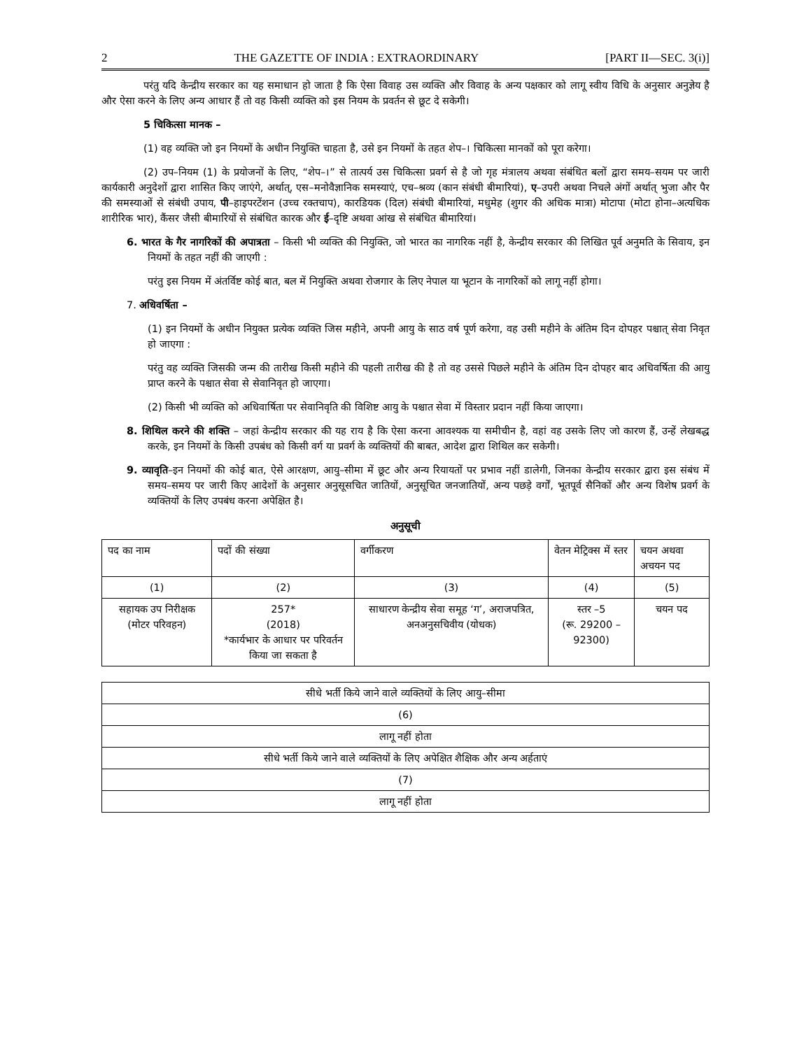2 THE GAZETTE OF INDIA : EXTRAORDINARY [PART II—SEC. 3(i)]
परंतु यदि केन्द्रीय सरकार का यह समाधान हो जाता है कि ऐसा विवाह उस व्यक्ति और विवाह के अन्य पक्षकार को लागू स्वीय विधि के अनुसार अनुज्ञेय है और ऐसा करने के लिए अन्य आधार हैं तो वह किसी व्यक्ति को इस नियम के प्रवर्तन से छूट दे सकेगी।
5 चिकित्सा मानक –
(1) वह व्यक्ति जो इन नियमों के अधीन नियुक्ति चाहता है, उसे इन नियमों के तहत शेप–। चिकित्सा मानकों को पूरा करेगा।
(2) उप–नियम (1) के प्रयोजनों के लिए, “शेप–।” से तात्पर्य उस चिकित्सा प्रवर्ग से है जो गृह मंत्रालय अथवा संबंधित बलों द्वारा समय–सयम पर जारी कार्यकारी अनुदेशों द्वारा शासित किए जाएंगे, अर्थात्, एस–मनोवैज्ञानिक समस्याएं, एच–श्रव्य (कान संबंधी बीमारियां), ए–उपरी अथवा निचले अंगों अर्थात् भुजा और पैर की समस्याओं से संबंधी उपाय, पी–हाइपरटेंशन (उच्च रक्तचाप), कारडियक (दिल) संबंधी बीमारियां, मधुमेह (शुगर की अधिक मात्रा) मोटापा (मोटा होना–अत्यधिक शारीरिक भार), कैंसर जैसी बीमारियों से संबंधित कारक और ई–दृष्टि अथवा आंख से संबंधित बीमारियां।
6. भारत के गैर नागरिकों की अपात्रता – किसी भी व्यक्ति की नियुक्ति, जो भारत का नागरिक नहीं है, केन्द्रीय सरकार की लिखित पूर्व अनुमति के सिवाय, इन नियमों के तहत नहीं की जाएगी :
परंतु इस नियम में अंतर्विष्ट कोई बात, बल में नियुक्ति अथवा रोजगार के लिए नेपाल या भूटान के नागरिकों को लागू नहीं होगा।
7. अधिवर्षिता –
(1) इन नियमों के अधीन नियुक्त प्रत्येक व्यक्ति जिस महीने, अपनी आयु के साठ वर्ष पूर्ण करेगा, वह उसी महीने के अंतिम दिन दोपहर पश्चात् सेवा निवृत हो जाएगा :
परंतु वह व्यक्ति जिसकी जन्म की तारीख किसी महीने की पहली तारीख की है तो वह उससे पिछले महीने के अंतिम दिन दोपहर बाद अधिवर्षिता की आयु प्राप्त करने के पश्चात सेवा से सेवानिवृत हो जाएगा।
(2) किसी भी व्यक्ति को अधिवार्षिता पर सेवानिवृति की विशिष्ट आयु के पश्चात सेवा में विस्तार प्रदान नहीं किया जाएगा।
8. शिथिल करने की शक्ति – जहां केन्द्रीय सरकार की यह राय है कि ऐसा करना आवश्यक या समीचीन है, वहां वह उसके लिए जो कारण हैं, उन्हें लेखबद्ध करके, इन नियमों के किसी उपबंध को किसी वर्ग या प्रवर्ग के व्यक्तियों की बाबत, आदेश द्वारा शिथिल कर सकेगी।
9. व्यावृति–इन नियमों की कोई बात, ऐसे आरक्षण, आयु–सीमा में छूट और अन्य रियायतों पर प्रभाव नहीं डालेगी, जिनका केन्द्रीय सरकार द्वारा इस संबंध में समय–समय पर जारी किए आदेशों के अनुसार अनुसूसचित जातियों, अनुसूचित जनजातियों, अन्य पछड़े वर्गों, भूतपूर्व सैनिकों और अन्य विशेष प्रवर्ग के व्यक्तियों के लिए उपबंध करना अपेक्षित है।
अनुसूची
| पद का नाम | पदों की संख्या | वर्गीकरण | वेतन मेट्रिक्स में स्तर | चयन अथवा अचयन पद |
| --- | --- | --- | --- | --- |
| (1) | (2) | (3) | (4) | (5) |
| सहायक उप निरीक्षक (मोटर परिवहन) | 257* (2018) *कार्यभार के आधार पर परिवर्तन किया जा सकता है | साधारण केन्द्रीय सेवा समूह ‘ग’, अराजपत्रित, अनअनुसचिवीय (योधक) | स्तर –5 (रू. 29200 – 92300) | चयन पद |
| सीधे भर्ती किये जाने वाले व्यक्तियों के लिए आयु–सीमा |
| (6) |
| लागू नहीं होता |
| सीधे भर्ती किये जाने वाले व्यक्तियों के लिए अपेक्षित शैक्षिक और अन्य अर्हताएं |
| (7) |
| लागू नहीं होता |